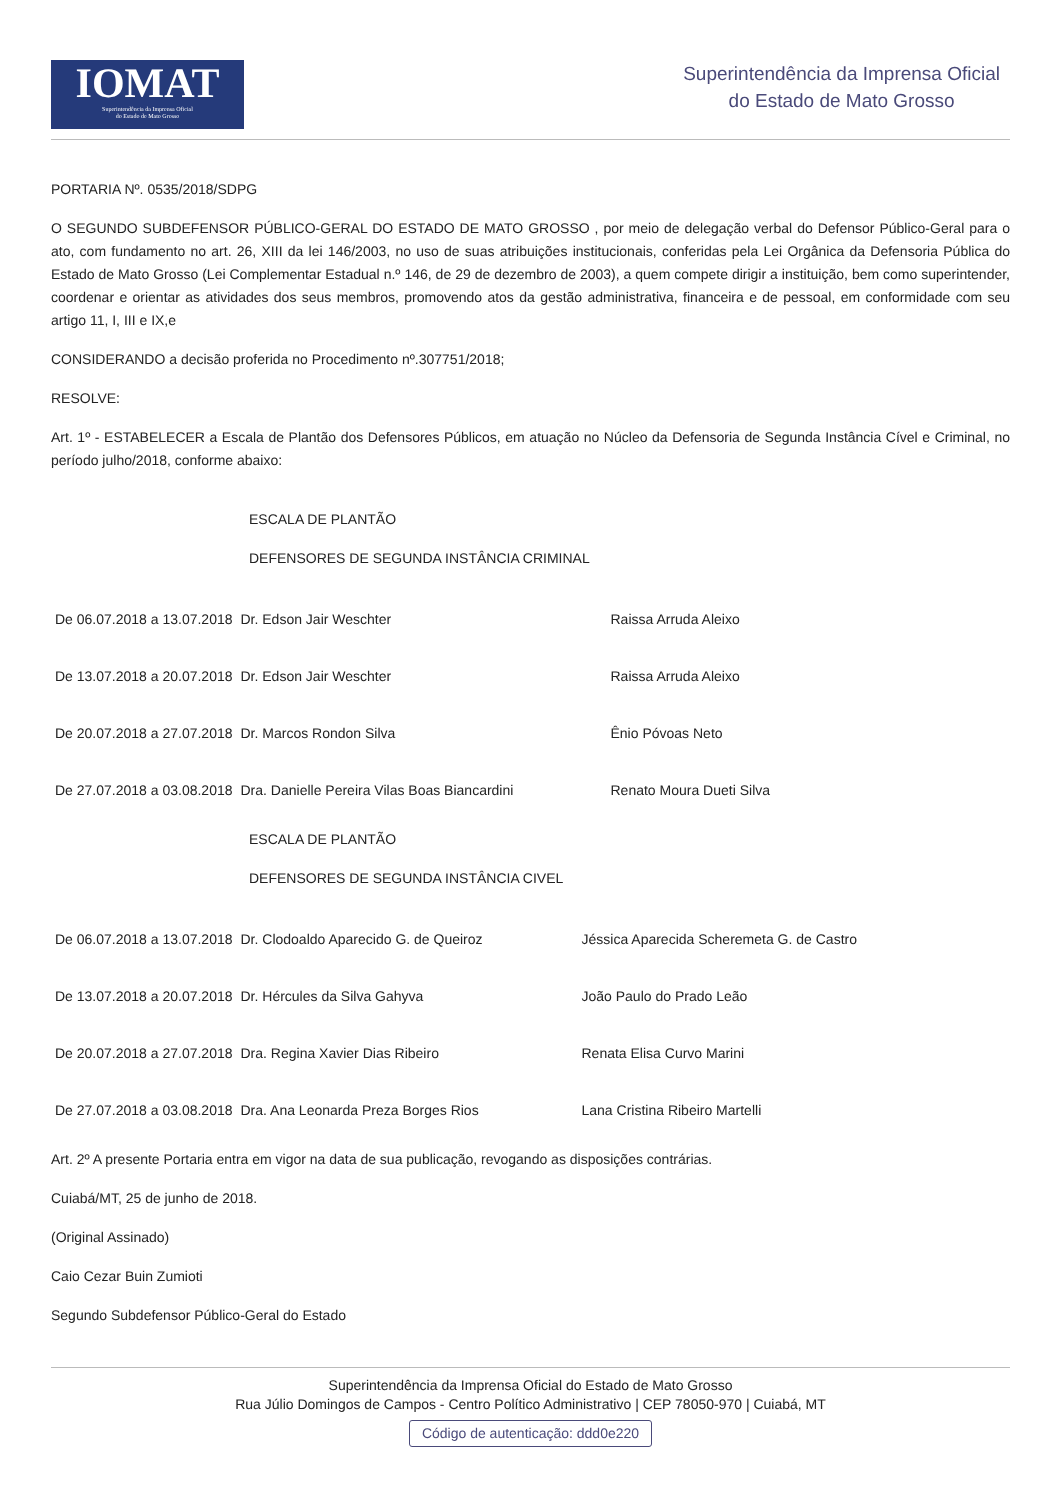IOMAT
Superintendência da Imprensa Oficial
do Estado de Mato Grosso
Superintendência da Imprensa Oficial
do Estado de Mato Grosso
PORTARIA Nº. 0535/2018/SDPG
O SEGUNDO SUBDEFENSOR PÚBLICO-GERAL DO ESTADO DE MATO GROSSO , por meio de delegação verbal do Defensor Público-Geral para o ato, com fundamento no art. 26, XIII da lei 146/2003, no uso de suas atribuições institucionais, conferidas pela Lei Orgânica da Defensoria Pública do Estado de Mato Grosso (Lei Complementar Estadual n.º 146, de 29 de dezembro de 2003), a quem compete dirigir a instituição, bem como superintender, coordenar e orientar as atividades dos seus membros, promovendo atos da gestão administrativa, financeira e de pessoal, em conformidade com seu artigo 11, I, III e IX,e
CONSIDERANDO a decisão proferida no Procedimento nº.307751/2018;
RESOLVE:
Art. 1º - ESTABELECER a Escala de Plantão dos Defensores Públicos, em atuação no Núcleo da Defensoria de Segunda Instância Cível e Criminal, no período julho/2018, conforme abaixo:
ESCALA DE PLANTÃO
DEFENSORES DE SEGUNDA INSTÂNCIA CRIMINAL
| De 06.07.2018 a 13.07.2018 | Dr. Edson Jair Weschter | Raissa Arruda Aleixo |
| De 13.07.2018 a 20.07.2018 | Dr. Edson Jair Weschter | Raissa Arruda Aleixo |
| De 20.07.2018 a 27.07.2018 | Dr. Marcos Rondon Silva | Ênio Póvoas Neto |
| De 27.07.2018 a 03.08.2018 | Dra. Danielle Pereira Vilas Boas Biancardini | Renato Moura Dueti Silva |
ESCALA DE PLANTÃO
DEFENSORES DE SEGUNDA INSTÂNCIA CIVEL
| De 06.07.2018 a 13.07.2018 | Dr. Clodoaldo Aparecido G. de Queiroz | Jéssica Aparecida Scheremeta G. de Castro |
| De 13.07.2018 a 20.07.2018 | Dr. Hércules da Silva Gahyva | João Paulo do Prado Leão |
| De 20.07.2018 a 27.07.2018 | Dra. Regina Xavier Dias Ribeiro | Renata Elisa Curvo Marini |
| De 27.07.2018 a 03.08.2018 | Dra. Ana Leonarda Preza Borges Rios | Lana Cristina Ribeiro Martelli |
Art. 2º A presente Portaria entra em vigor na data de sua publicação, revogando as disposições contrárias.
Cuiabá/MT, 25 de junho de 2018.
(Original Assinado)
Caio Cezar Buin Zumioti
Segundo Subdefensor Público-Geral do Estado
Superintendência da Imprensa Oficial do Estado de Mato Grosso
Rua Júlio Domingos de Campos - Centro Político Administrativo | CEP 78050-970 | Cuiabá, MT
Código de autenticação: ddd0e220